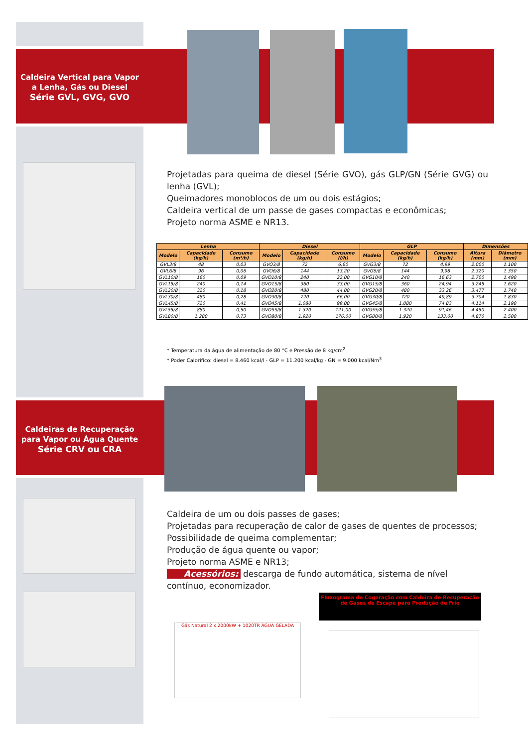Caldeira Vertical para Vapor
a Lenha, Gás ou Diesel
Série GVL, GVG, GVO
Projetadas para queima de diesel (Série GVO), gás GLP/GN (Série GVG) ou lenha (GVL);
Queimadores monoblocos de um ou dois estágios;
Caldeira vertical de um passe de gases compactas e econômicas;
Projeto norma ASME e NR13.
| Lenha | | | Diesel | | | GLP | | | Dimensões | |
| --- | --- | --- | --- | --- | --- | --- | --- | --- | --- | --- |
| Modelo | Capacidade (kg/h) | Consumo (m³/h) | Modelo | Capacidade (kg/h) | Consumo (l/h) | Modelo | Capacidade (kg/h) | Consumo (kg/h) | Altura (mm) | Diâmetro (mm) |
| GVL3/8 | 48 | 0,03 | GVO3/8 | 72 | 6,60 | GVG3/8 | 72 | 4,99 | 2.000 | 1.100 |
| GVL6/8 | 96 | 0,06 | GVO6/8 | 144 | 13,20 | GVG6/8 | 144 | 9,98 | 2.320 | 1.350 |
| GVL10/8 | 160 | 0,09 | GVO10/8 | 240 | 22,00 | GVG10/8 | 240 | 16,63 | 2.700 | 1.490 |
| GVL15/8 | 240 | 0,14 | GVO15/8 | 360 | 33,00 | GVG15/8 | 360 | 24,94 | 3.245 | 1.620 |
| GVL20/8 | 320 | 0,18 | GVO20/8 | 480 | 44,00 | GVG20/8 | 480 | 33,26 | 3.477 | 1.740 |
| GVL30/8 | 480 | 0,28 | GVO30/8 | 720 | 66,00 | GVG30/8 | 720 | 49,89 | 3.704 | 1.830 |
| GVL45/8 | 720 | 0,41 | GVO45/8 | 1.080 | 99,00 | GVG45/8 | 1.080 | 74,83 | 4.114 | 2.190 |
| GVL55/8 | 880 | 0,50 | GVO55/8 | 1.320 | 121,00 | GVG55/8 | 1.320 | 91,46 | 4.450 | 2.400 |
| GVL80/8 | 1.280 | 0,73 | GVO80/8 | 1.920 | 176,00 | GVG80/8 | 1.920 | 133,00 | 4.870 | 2.500 |
* Temperatura da água de alimentação de 80 °C e Pressão de 8 kg/cm<sup>2</sup>
* Poder Calorífico: diesel = 8.460 kcal/l - GLP = 11.200 kcal/kg - GN = 9.000 kcal/Nm<sup>3</sup>
Caldeiras de Recuperação
para Vapor ou Água Quente
Série CRV ou CRA
Caldeira de um ou dois passes de gases;
Projetadas para recuperação de calor de gases de quentes de processos;
Possibilidade de queima complementar;
Produção de água quente ou vapor;
Projeto norma ASME e NR13;
Acessórios: descarga de fundo automática, sistema de nível contínuo, economizador.
Fluxograma de Cogeração com Caldeira de Recuperação de Gases de Escape para Produção de Frio
Gás Natural 2 x 2000kW + 1020TR ÁGUA GELADA